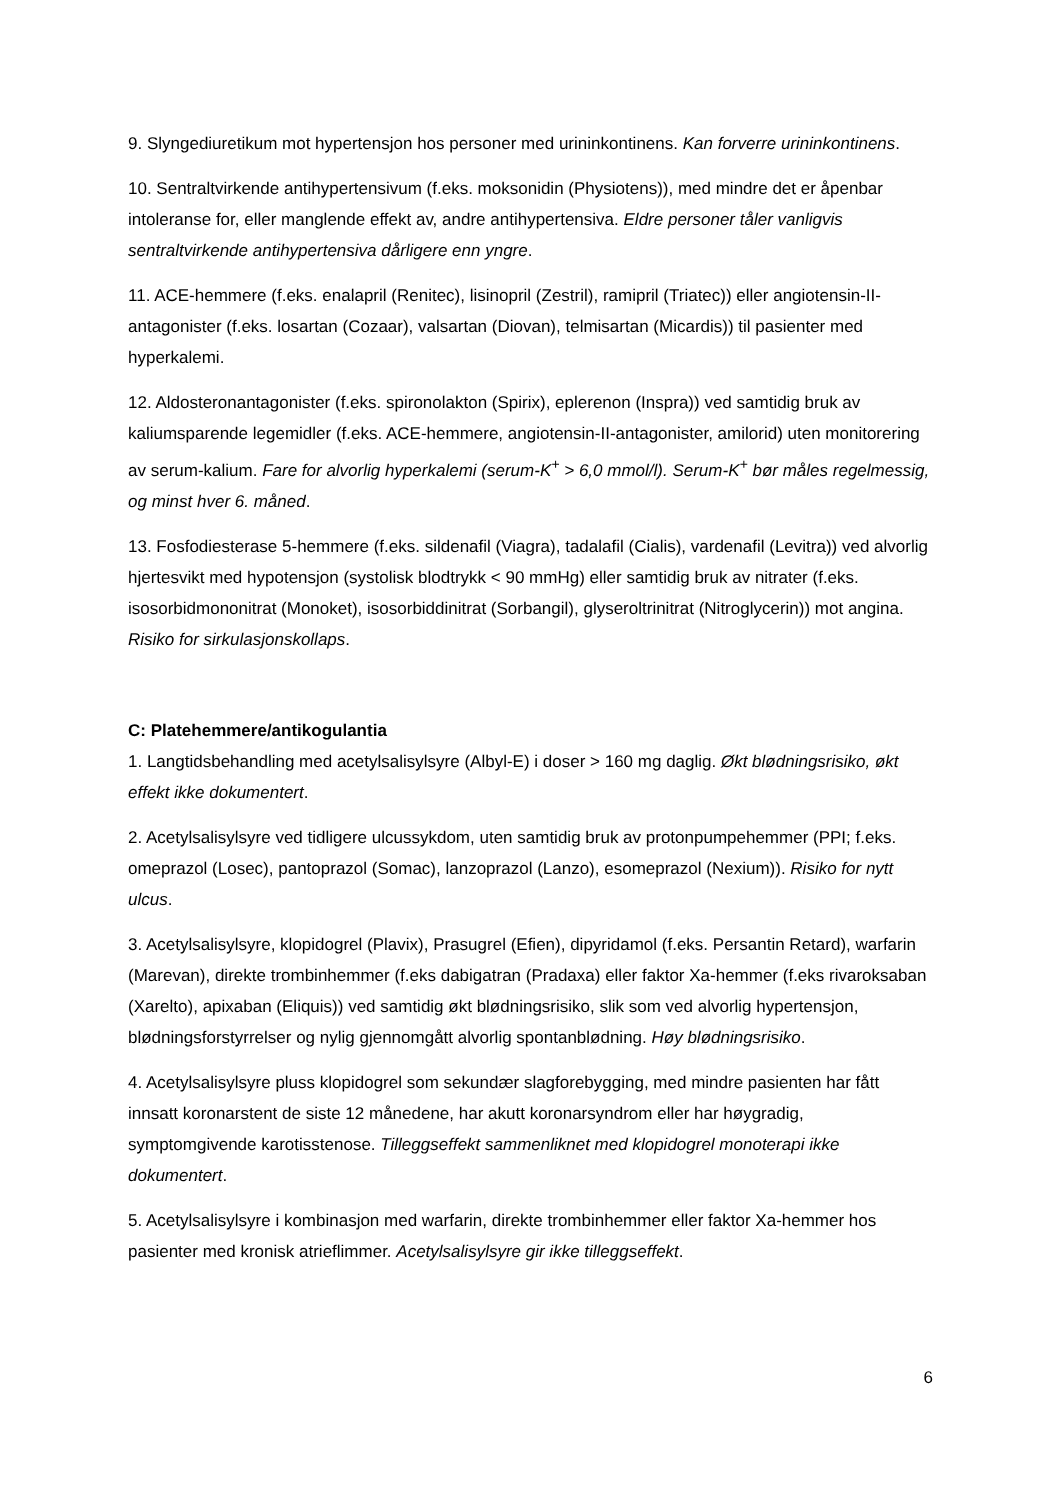9. Slyngediuretikum mot hypertensjon hos personer med urininkontinens. Kan forverre urininkontinens.
10. Sentraltvirkende antihypertensivum (f.eks. moksonidin (Physiotens)), med mindre det er åpenbar intoleranse for, eller manglende effekt av, andre antihypertensiva. Eldre personer tåler vanligvis sentraltvirkende antihypertensiva dårligere enn yngre.
11. ACE-hemmere (f.eks. enalapril (Renitec), lisinopril (Zestril), ramipril (Triatec)) eller angiotensin-II-antagonister (f.eks. losartan (Cozaar), valsartan (Diovan), telmisartan (Micardis)) til pasienter med hyperkalemi.
12. Aldosteronantagonister (f.eks. spironolakton (Spirix), eplerenon (Inspra)) ved samtidig bruk av kaliumsparende legemidler (f.eks. ACE-hemmere, angiotensin-II-antagonister, amilorid) uten monitorering av serum-kalium. Fare for alvorlig hyperkalemi (serum-K<sup>+</sup> > 6,0 mmol/l). Serum-K<sup>+</sup> bør måles regelmessig, og minst hver 6. måned.
13. Fosfodiesterase 5-hemmere (f.eks. sildenafil (Viagra), tadalafil (Cialis), vardenafil (Levitra)) ved alvorlig hjertesvikt med hypotensjon (systolisk blodtrykk < 90 mmHg) eller samtidig bruk av nitrater (f.eks. isosorbidmononitrat (Monoket), isosorbiddinitrat (Sorbangil), glyseroltrinitrat (Nitroglycerin)) mot angina. Risiko for sirkulasjonskollaps.
C: Platehemmere/antikogulantia
1. Langtidsbehandling med acetylsalisylsyre (Albyl-E) i doser > 160 mg daglig. Økt blødningsrisiko, økt effekt ikke dokumentert.
2. Acetylsalisylsyre ved tidligere ulcussykdom, uten samtidig bruk av protonpumpehemmer (PPI; f.eks. omeprazol (Losec), pantoprazol (Somac), lanzoprazol (Lanzo), esomeprazol (Nexium)). Risiko for nytt ulcus.
3. Acetylsalisylsyre, klopidogrel (Plavix), Prasugrel (Efien), dipyridamol (f.eks. Persantin Retard), warfarin (Marevan), direkte trombinhemmer (f.eks dabigatran (Pradaxa) eller faktor Xa-hemmer (f.eks rivaroksaban (Xarelto), apixaban (Eliquis)) ved samtidig økt blødningsrisiko, slik som ved alvorlig hypertensjon, blødningsforstyrrelser og nylig gjennomgått alvorlig spontanblødning. Høy blødningsrisiko.
4. Acetylsalisylsyre pluss klopidogrel som sekundær slagforebygging, med mindre pasienten har fått innsatt koronarstent de siste 12 månedene, har akutt koronarsyndrom eller har høygradig, symptomgivende karotisstenose. Tilleggseffekt sammenliknet med klopidogrel monoterapi ikke dokumentert.
5. Acetylsalisylsyre i kombinasjon med warfarin, direkte trombinhemmer eller faktor Xa-hemmer hos pasienter med kronisk atrieflimmer. Acetylsalisylsyre gir ikke tilleggseffekt.
6